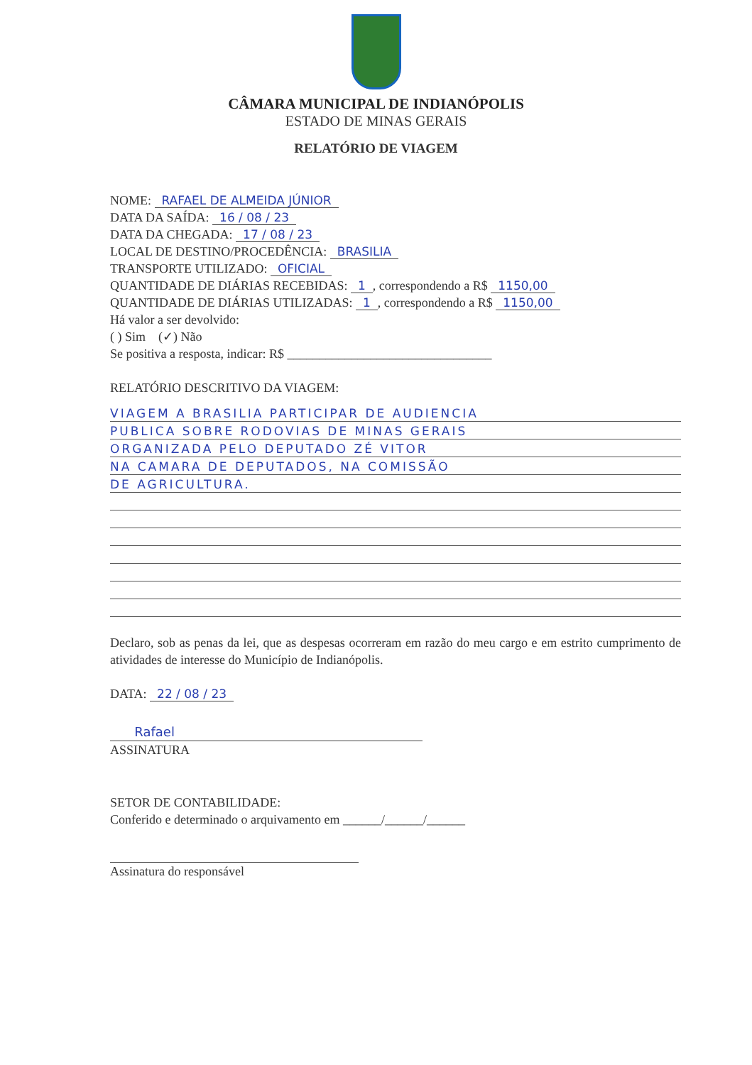CÂMARA MUNICIPAL DE INDIANÓPOLIS
ESTADO DE MINAS GERAIS
RELATÓRIO DE VIAGEM
NOME: RAFAEL DE ALMEIDA JÚNIOR
DATA DA SAÍDA: 16 / 08 / 23
DATA DA CHEGADA: 17 / 08 / 23
LOCAL DE DESTINO/PROCEDÊNCIA: BRASILIA
TRANSPORTE UTILIZADO: OFICIAL
QUANTIDADE DE DIÁRIAS RECEBIDAS: 1, correspondendo a R$ 1150,00
QUANTIDADE DE DIÁRIAS UTILIZADAS: 1, correspondendo a R$ 1150,00
Há valor a ser devolvido:
( ) Sim (✓) Não
Se positiva a resposta, indicar: R$ ________________________________
RELATÓRIO DESCRITIVO DA VIAGEM:
VIAGEM A BRASILIA PARTICIPAR DE AUDIENCIA
PUBLICA SOBRE RODOVIAS DE MINAS GERAIS
ORGANIZADA PELO DEPUTADO ZÉ VITOR
NA CAMARA DE DEPUTADOS, NA COMISSÃO
DE AGRICULTURA.
Declaro, sob as penas da lei, que as despesas ocorreram em razão do meu cargo e em estrito cumprimento de atividades de interesse do Município de Indianópolis.
DATA: 22 / 08 / 23
Rafael
ASSINATURA
SETOR DE CONTABILIDADE:
Conferido e determinado o arquivamento em ______/______/______
Assinatura do responsável